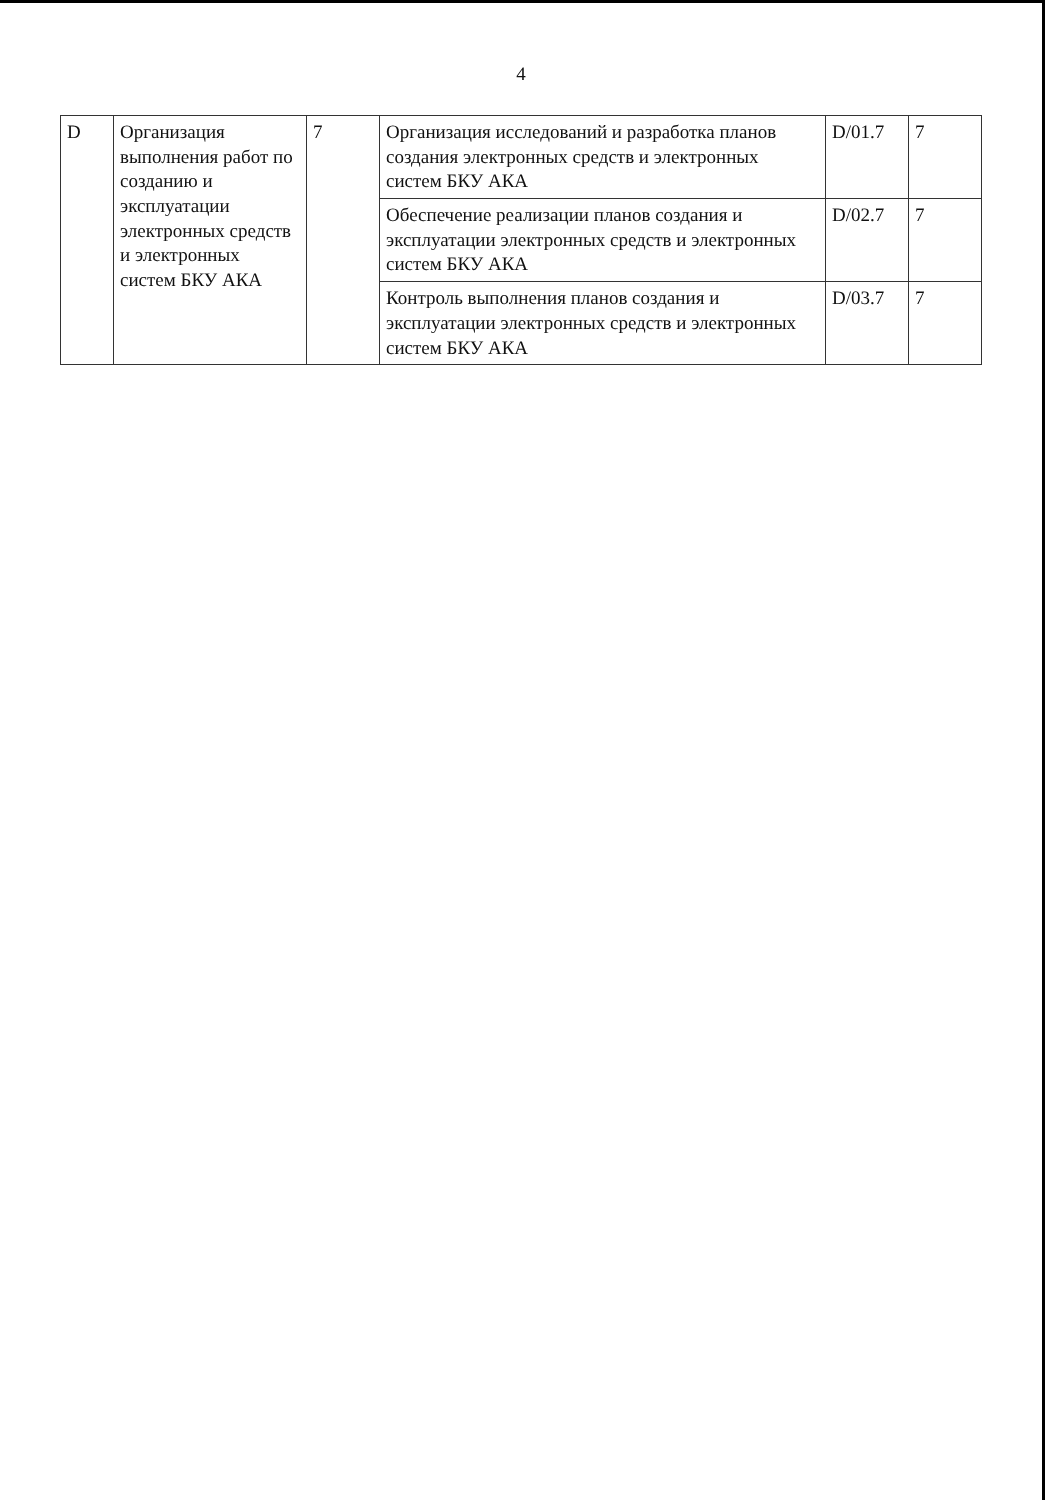4
| D | Организация выполнения работ по созданию и эксплуатации электронных средств и электронных систем БКУ АКА | 7 | Организация исследований и разработка планов создания электронных средств и электронных систем БКУ АКА | D/01.7 | 7 |
| | | | Обеспечение реализации планов создания и эксплуатации электронных средств и электронных систем БКУ АКА | D/02.7 | 7 |
| | | | Контроль выполнения планов создания и эксплуатации электронных средств и электронных систем БКУ АКА | D/03.7 | 7 |